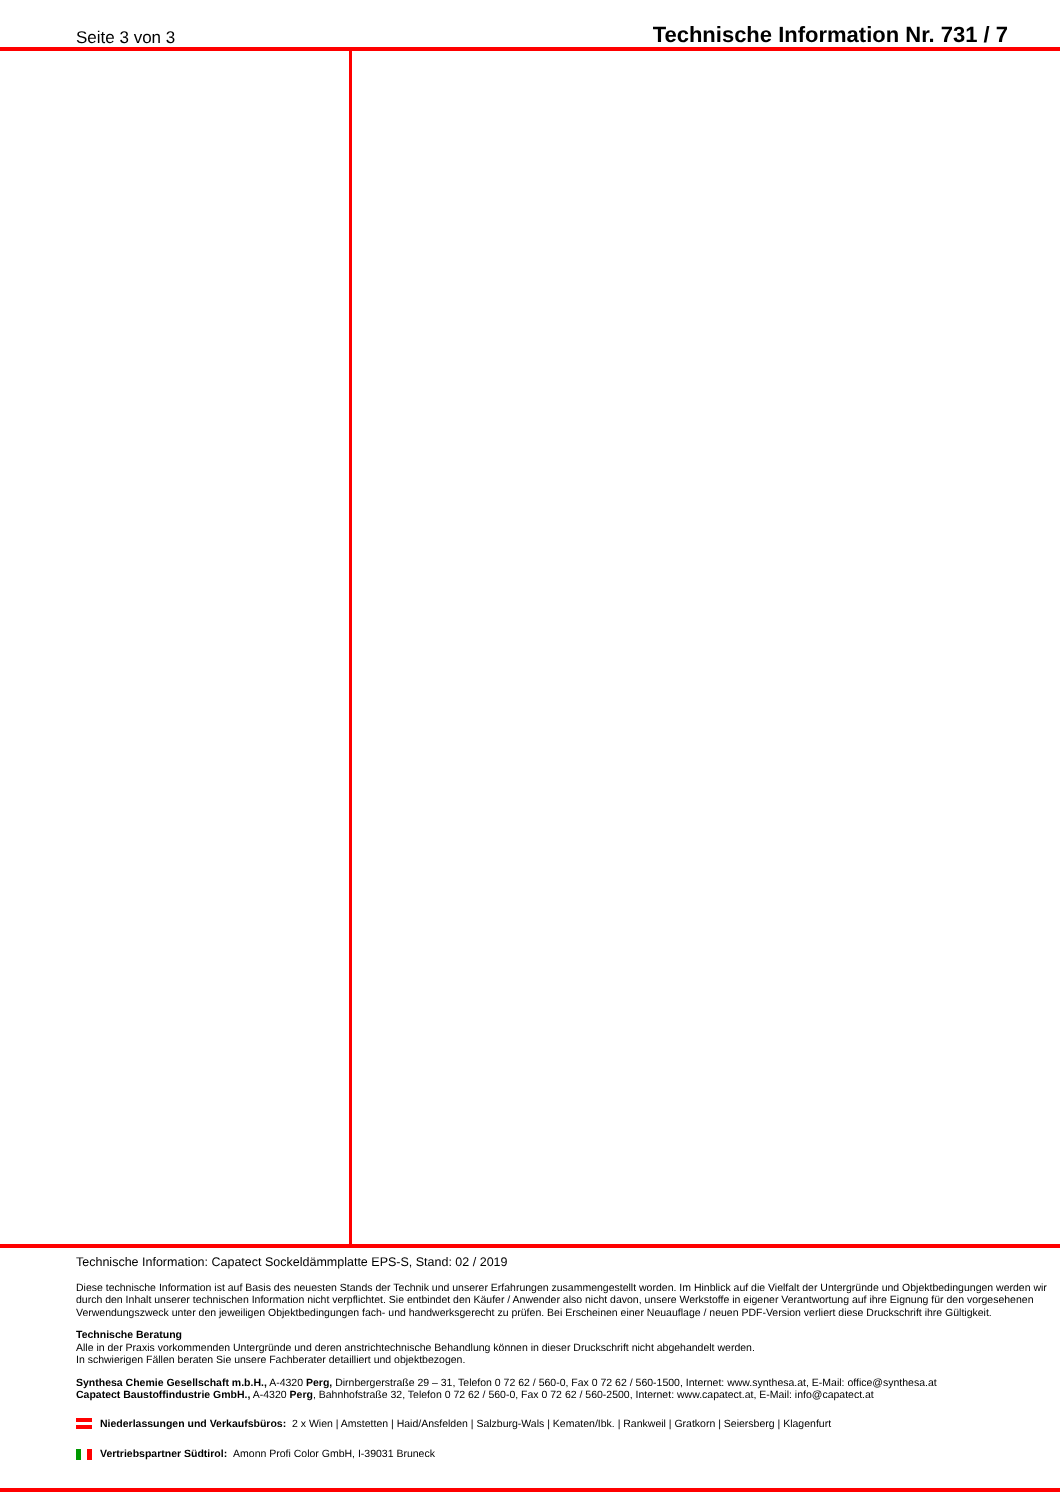Seite 3 von 3 Technische Information Nr. 731 / 7
Technische Information: Capatect Sockeldämmplatte EPS-S, Stand: 02 / 2019
Diese technische Information ist auf Basis des neuesten Stands der Technik und unserer Erfahrungen zusammengestellt worden. Im Hinblick auf die Vielfalt der Untergründe und Objektbedingungen werden wir durch den Inhalt unserer technischen Information nicht verpflichtet. Sie entbindet den Käufer / Anwender also nicht davon, unsere Werkstoffe in eigener Verantwortung auf ihre Eignung für den vorgesehenen Verwendungszweck unter den jeweiligen Objektbedingungen fach- und handwerksgerecht zu prüfen. Bei Erscheinen einer Neuauflage / neuen PDF-Version verliert diese Druckschrift ihre Gültigkeit.
Technische Beratung
Alle in der Praxis vorkommenden Untergründe und deren anstrichtechnische Behandlung können in dieser Druckschrift nicht abgehandelt werden.
In schwierigen Fällen beraten Sie unsere Fachberater detailliert und objektbezogen.
Synthesa Chemie Gesellschaft m.b.H., A-4320 Perg, Dirnbergerstraße 29 – 31, Telefon 0 72 62 / 560-0, Fax 0 72 62 / 560-1500, Internet: www.synthesa.at, E-Mail: office@synthesa.at
Capatect Baustoffindustrie GmbH., A-4320 Perg, Bahnhofstraße 32, Telefon 0 72 62 / 560-0, Fax 0 72 62 / 560-2500, Internet: www.capatect.at, E-Mail: info@capatect.at
Niederlassungen und Verkaufsbüros: 2 x Wien | Amstetten | Haid/Ansfelden | Salzburg-Wals | Kematen/Ibk. | Rankweil | Gratkorn | Seiersberg | Klagenfurt
Vertriebspartner Südtirol: Amonn Profi Color GmbH, I-39031 Bruneck